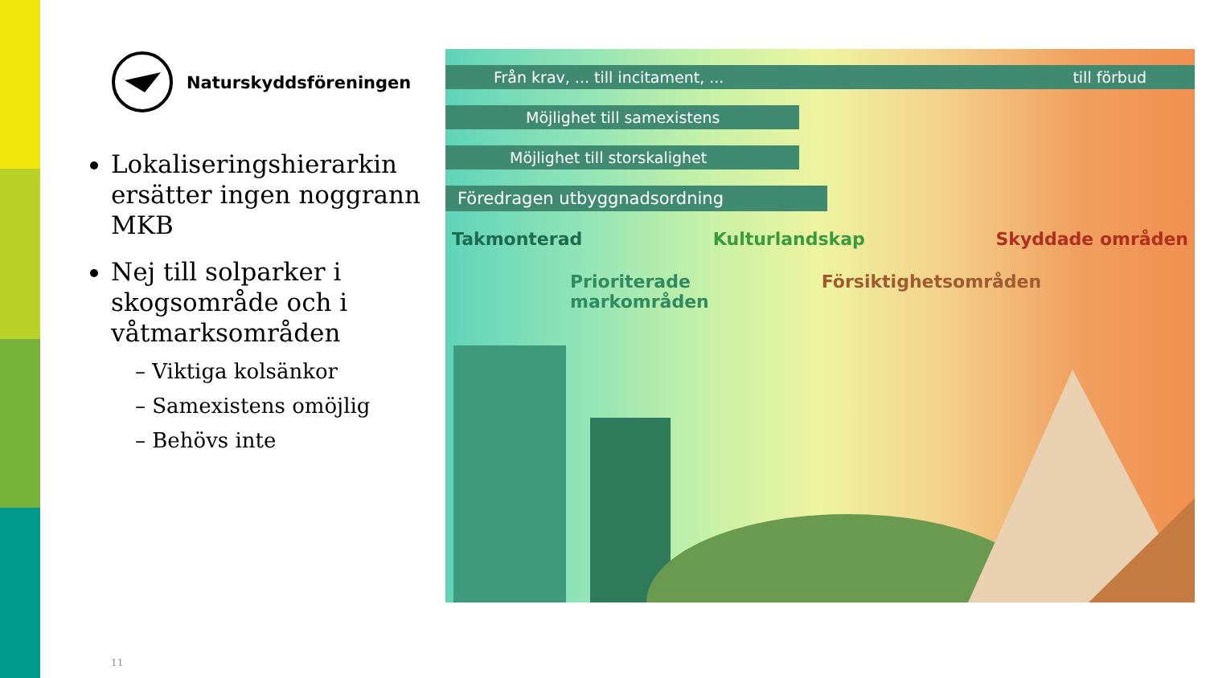Naturskyddsföreningen
Lokaliseringshierarkin ersätter ingen noggrann MKB
Nej till solparker i skogsområde och i våtmarksområden
– Viktiga kolsänkor
– Samexistens omöjlig
– Behövs inte
Från krav, ... till incitament, ... till förbud
Möjlighet till samexistens
Möjlighet till storskalighet
Föredragen utbyggnadsordning
Takmonterad Kulturlandskap Skyddade områden
Prioriterade
markområden Försiktighetsområden
11